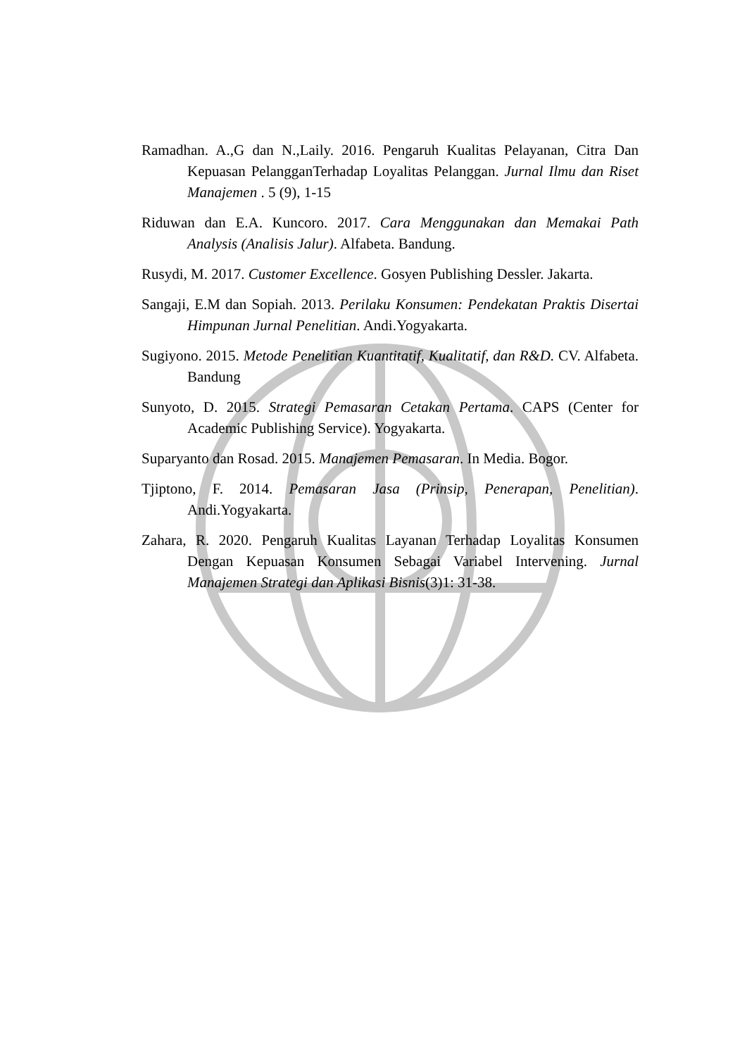Ramadhan. A.,G dan N.,Laily. 2016. Pengaruh Kualitas Pelayanan, Citra Dan Kepuasan PelangganTerhadap Loyalitas Pelanggan. Jurnal Ilmu dan Riset Manajemen . 5 (9), 1-15
Riduwan dan E.A. Kuncoro. 2017. Cara Menggunakan dan Memakai Path Analysis (Analisis Jalur). Alfabeta. Bandung.
Rusydi, M. 2017. Customer Excellence. Gosyen Publishing Dessler. Jakarta.
Sangaji, E.M dan Sopiah. 2013. Perilaku Konsumen: Pendekatan Praktis Disertai Himpunan Jurnal Penelitian. Andi.Yogyakarta.
Sugiyono. 2015. Metode Penelitian Kuantitatif, Kualitatif, dan R&D. CV. Alfabeta. Bandung
Sunyoto, D. 2015. Strategi Pemasaran Cetakan Pertama. CAPS (Center for Academic Publishing Service). Yogyakarta.
Suparyanto dan Rosad. 2015. Manajemen Pemasaran. In Media. Bogor.
Tjiptono, F. 2014. Pemasaran Jasa (Prinsip, Penerapan, Penelitian). Andi.Yogyakarta.
Zahara, R. 2020. Pengaruh Kualitas Layanan Terhadap Loyalitas Konsumen Dengan Kepuasan Konsumen Sebagai Variabel Intervening. Jurnal Manajemen Strategi dan Aplikasi Bisnis(3)1: 31-38.